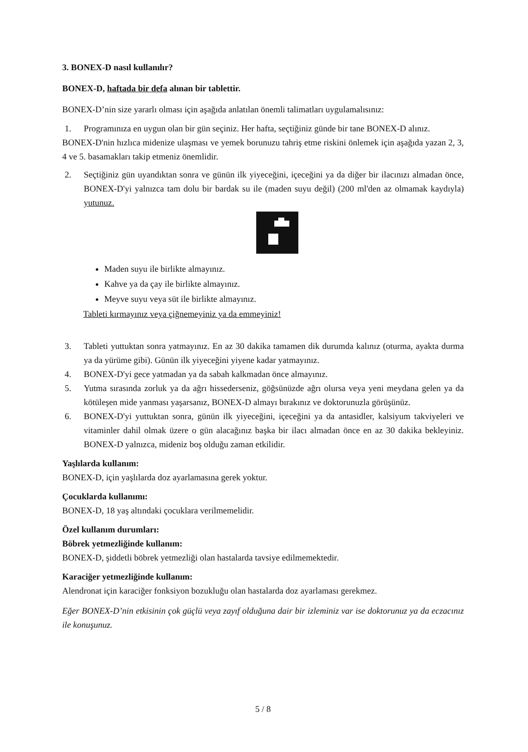3. BONEX-D nasıl kullanılır?
BONEX-D, haftada bir defa alınan bir tablettir.
BONEX-D’nin size yararlı olması için aşağıda anlatılan önemli talimatları uygulamalısınız:
1. Programınıza en uygun olan bir gün seçiniz. Her hafta, seçtiğiniz günde bir tane BONEX-D alınız.
BONEX-D'nin hızlıca midenize ulaşması ve yemek borunuzu tahriş etme riskini önlemek için aşağıda yazan 2, 3, 4 ve 5. basamakları takip etmeniz önemlidir.
2. Seçtiğiniz gün uyandıktan sonra ve günün ilk yiyeceğini, içeceğini ya da diğer bir ilacınızı almadan önce, BONEX-D'yi yalnızca tam dolu bir bardak su ile (maden suyu değil) (200 ml'den az olmamak kaydıyla) yutunuz.
Maden suyu ile birlikte almayınız.
Kahve ya da çay ile birlikte almayınız.
Meyve suyu veya süt ile birlikte almayınız.
Tableti kırmayınız veya çiğnemeyiniz ya da emmeyiniz!
3. Tableti yuttuktan sonra yatmayınız. En az 30 dakika tamamen dik durumda kalınız (oturma, ayakta durma ya da yürüme gibi). Günün ilk yiyeceğini yiyene kadar yatmayınız.
4. BONEX-D'yi gece yatmadan ya da sabah kalkmadan önce almayınız.
5. Yutma sırasında zorluk ya da ağrı hissederseniz, göğsünüzde ağrı olursa veya yeni meydana gelen ya da kötüleşen mide yanması yaşarsanız, BONEX-D almayı bırakınız ve doktorunuzla görüşünüz.
6. BONEX-D'yi yuttuktan sonra, günün ilk yiyeceğini, içeceğini ya da antasidler, kalsiyum takviyeleri ve vitaminler dahil olmak üzere o gün alacağınız başka bir ilacı almadan önce en az 30 dakika bekleyiniz. BONEX-D yalnızca, mideniz boş olduğu zaman etkilidir.
Yaşlılarda kullanım:
BONEX-D, için yaşlılarda doz ayarlamasına gerek yoktur.
Çocuklarda kullanımı:
BONEX-D, 18 yaş altındaki çocuklara verilmemelidir.
Özel kullanım durumları:
Böbrek yetmezliğinde kullanım:
BONEX-D, şiddetli böbrek yetmezliği olan hastalarda tavsiye edilmemektedir.
Karaciğer yetmezliğinde kullanım:
Alendronat için karaciğer fonksiyon bozukluğu olan hastalarda doz ayarlaması gerekmez.
Eğer BONEX-D’nin etkisinin çok güçlü veya zayıf olduğuna dair bir izleminiz var ise doktorunuz ya da eczacınız ile konuşunuz.
5 / 8